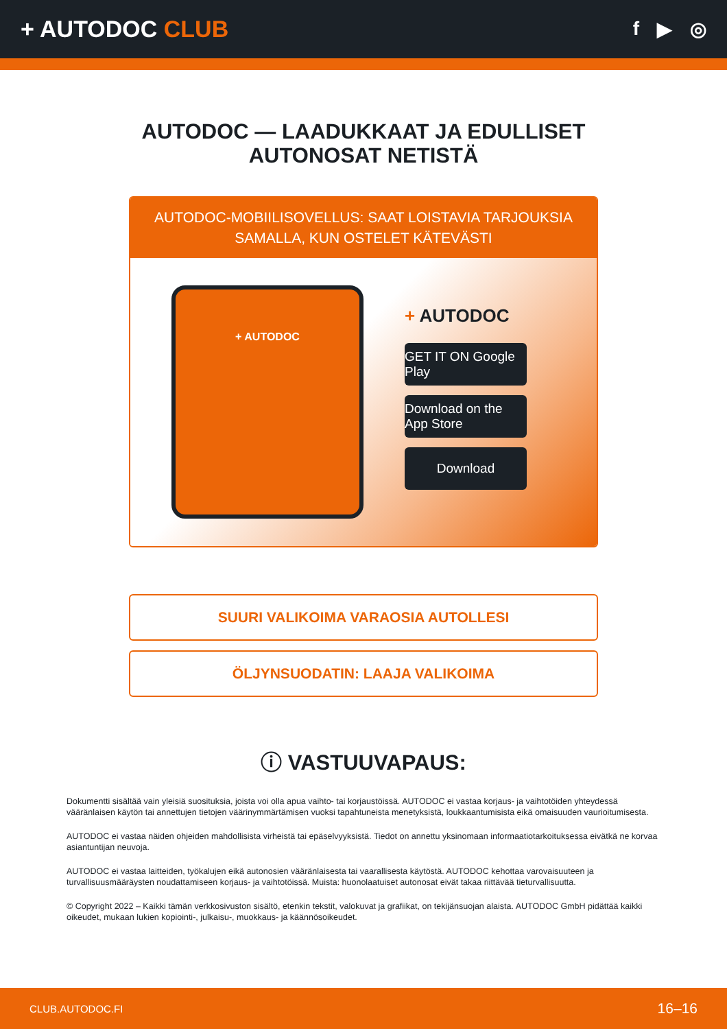+ AUTODOC CLUB
f ▶ ◎
AUTODOC — LAADUKKAAT JA EDULLISET
AUTONOSAT NETISTÄ
AUTODOC-MOBIILISOVELLUS: SAAT LOISTAVIA TARJOUKSIA SAMALLA, KUN OSTELET KÄTEVÄSTI
+ AUTODOC
+ AUTODOC
GET IT ON Google Play
Download on the App Store
Download
SUURI VALIKOIMA VARAOSIA AUTOLLESI
ÖLJYNSUODATIN: LAAJA VALIKOIMA
ⓘ VASTUUVAPAUS:
Dokumentti sisältää vain yleisiä suosituksia, joista voi olla apua vaihto- tai korjaustöissä. AUTODOC ei vastaa korjaus- ja vaihtotöiden yhteydessä vääränlaisen käytön tai annettujen tietojen väärinymmärtämisen vuoksi tapahtuneista menetyksistä, loukkaantumisista eikä omaisuuden vaurioitumisesta.
AUTODOC ei vastaa näiden ohjeiden mahdollisista virheistä tai epäselvyyksistä. Tiedot on annettu yksinomaan informaatiotarkoituksessa eivätkä ne korvaa asiantuntijan neuvoja.
AUTODOC ei vastaa laitteiden, työkalujen eikä autonosien vääränlaisesta tai vaarallisesta käytöstä. AUTODOC kehottaa varovaisuuteen ja turvallisuusmääräysten noudattamiseen korjaus- ja vaihtotöissä. Muista: huonolaatuiset autonosat eivät takaa riittävää tieturvallisuutta.
© Copyright 2022 – Kaikki tämän verkkosivuston sisältö, etenkin tekstit, valokuvat ja grafiikat, on tekijänsuojan alaista. AUTODOC GmbH pidättää kaikki oikeudet, mukaan lukien kopiointi-, julkaisu-, muokkaus- ja käännösoikeudet.
CLUB.AUTODOC.FI 16–16